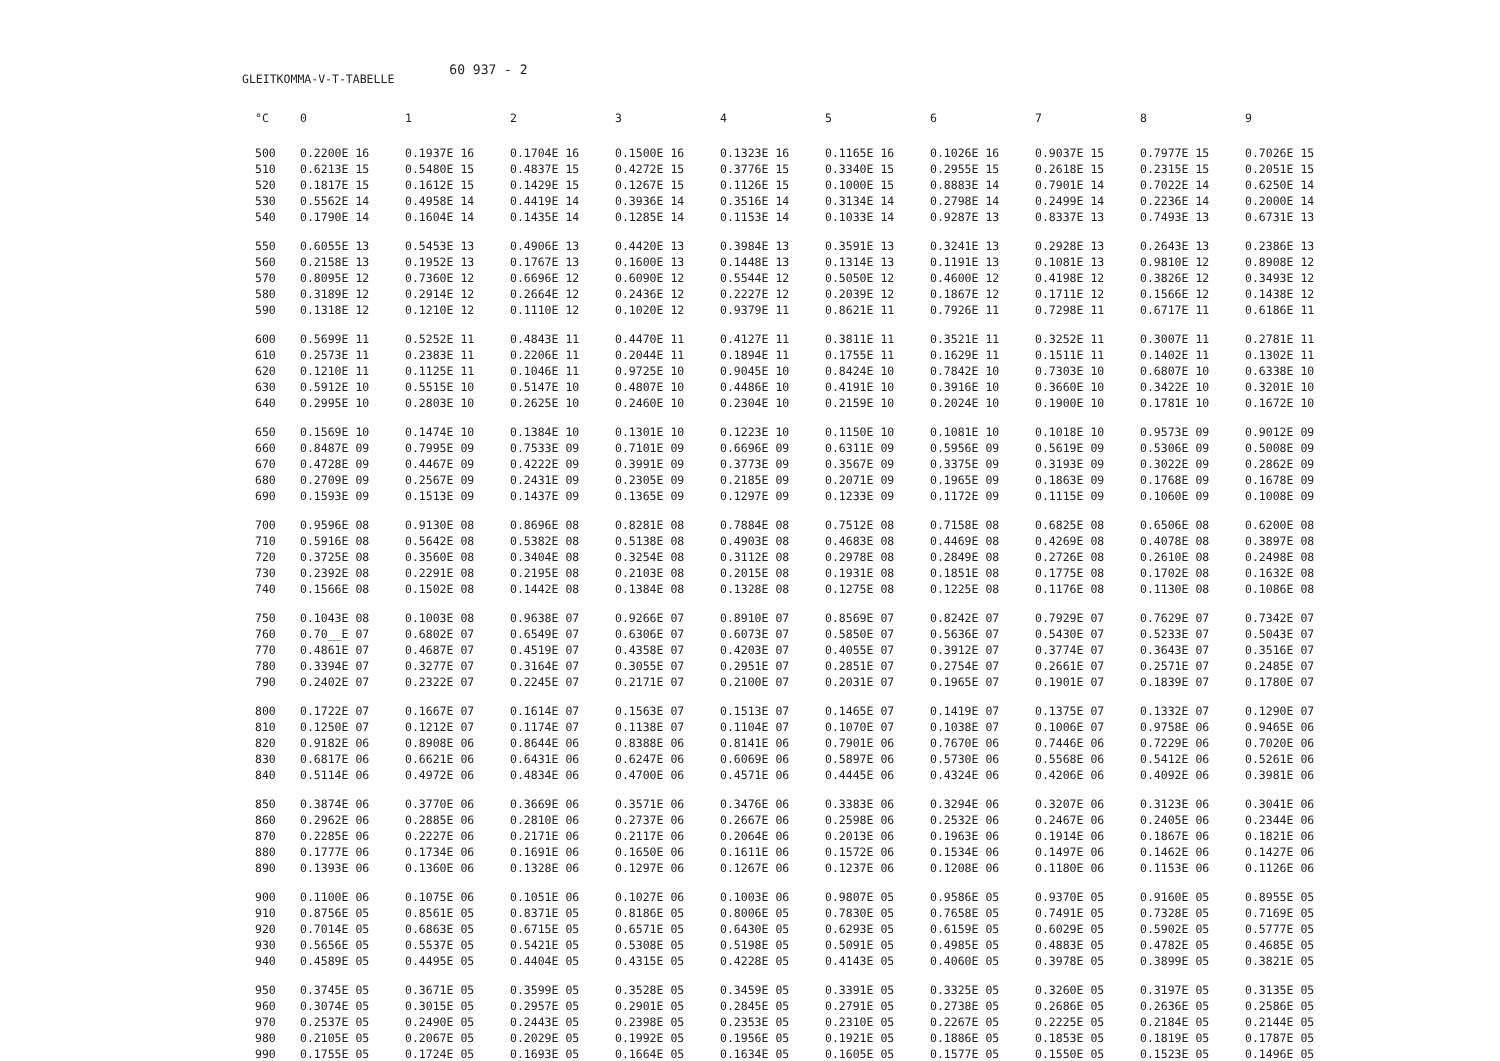GLEITKOMMA-V-T-TABELLE
60 937 - 2
| °C | 0 | 1 | 2 | 3 | 4 | 5 | 6 | 7 | 8 | 9 |
| --- | --- | --- | --- | --- | --- | --- | --- | --- | --- | --- |
| 500 | 0.2200E 16 | 0.1937E 16 | 0.1704E 16 | 0.1500E 16 | 0.1323E 16 | 0.1165E 16 | 0.1026E 16 | 0.9037E 15 | 0.7977E 15 | 0.7026E 15 |
| 510 | 0.6213E 15 | 0.5480E 15 | 0.4837E 15 | 0.4272E 15 | 0.3776E 15 | 0.3340E 15 | 0.2955E 15 | 0.2618E 15 | 0.2315E 15 | 0.2051E 15 |
| 520 | 0.1817E 15 | 0.1612E 15 | 0.1429E 15 | 0.1267E 15 | 0.1126E 15 | 0.1000E 15 | 0.8883E 14 | 0.7901E 14 | 0.7022E 14 | 0.6250E 14 |
| 530 | 0.5562E 14 | 0.4958E 14 | 0.4419E 14 | 0.3936E 14 | 0.3516E 14 | 0.3134E 14 | 0.2798E 14 | 0.2499E 14 | 0.2236E 14 | 0.2000E 14 |
| 540 | 0.1790E 14 | 0.1604E 14 | 0.1435E 14 | 0.1285E 14 | 0.1153E 14 | 0.1033E 14 | 0.9287E 13 | 0.8337E 13 | 0.7493E 13 | 0.6731E 13 |
| 550 | 0.6055E 13 | 0.5453E 13 | 0.4906E 13 | 0.4420E 13 | 0.3984E 13 | 0.3591E 13 | 0.3241E 13 | 0.2928E 13 | 0.2643E 13 | 0.2386E 13 |
| 560 | 0.2158E 13 | 0.1952E 13 | 0.1767E 13 | 0.1600E 13 | 0.1448E 13 | 0.1314E 13 | 0.1191E 13 | 0.1081E 13 | 0.9810E 12 | 0.8908E 12 |
| 570 | 0.8095E 12 | 0.7360E 12 | 0.6696E 12 | 0.6090E 12 | 0.5544E 12 | 0.5050E 12 | 0.4600E 12 | 0.4198E 12 | 0.3826E 12 | 0.3493E 12 |
| 580 | 0.3189E 12 | 0.2914E 12 | 0.2664E 12 | 0.2436E 12 | 0.2227E 12 | 0.2039E 12 | 0.1867E 12 | 0.1711E 12 | 0.1566E 12 | 0.1438E 12 |
| 590 | 0.1318E 12 | 0.1210E 12 | 0.1110E 12 | 0.1020E 12 | 0.9379E 11 | 0.8621E 11 | 0.7926E 11 | 0.7298E 11 | 0.6717E 11 | 0.6186E 11 |
| 600 | 0.5699E 11 | 0.5252E 11 | 0.4843E 11 | 0.4470E 11 | 0.4127E 11 | 0.3811E 11 | 0.3521E 11 | 0.3252E 11 | 0.3007E 11 | 0.2781E 11 |
| 610 | 0.2573E 11 | 0.2383E 11 | 0.2206E 11 | 0.2044E 11 | 0.1894E 11 | 0.1755E 11 | 0.1629E 11 | 0.1511E 11 | 0.1402E 11 | 0.1302E 11 |
| 620 | 0.1210E 11 | 0.1125E 11 | 0.1046E 11 | 0.9725E 10 | 0.9045E 10 | 0.8424E 10 | 0.7842E 10 | 0.7303E 10 | 0.6807E 10 | 0.6338E 10 |
| 630 | 0.5912E 10 | 0.5515E 10 | 0.5147E 10 | 0.4807E 10 | 0.4486E 10 | 0.4191E 10 | 0.3916E 10 | 0.3660E 10 | 0.3422E 10 | 0.3201E 10 |
| 640 | 0.2995E 10 | 0.2803E 10 | 0.2625E 10 | 0.2460E 10 | 0.2304E 10 | 0.2159E 10 | 0.2024E 10 | 0.1900E 10 | 0.1781E 10 | 0.1672E 10 |
| 650 | 0.1569E 10 | 0.1474E 10 | 0.1384E 10 | 0.1301E 10 | 0.1223E 10 | 0.1150E 10 | 0.1081E 10 | 0.1018E 10 | 0.9573E 09 | 0.9012E 09 |
| 660 | 0.8487E 09 | 0.7995E 09 | 0.7533E 09 | 0.7101E 09 | 0.6696E 09 | 0.6311E 09 | 0.5956E 09 | 0.5619E 09 | 0.5306E 09 | 0.5008E 09 |
| 670 | 0.4728E 09 | 0.4467E 09 | 0.4222E 09 | 0.3991E 09 | 0.3773E 09 | 0.3567E 09 | 0.3375E 09 | 0.3193E 09 | 0.3022E 09 | 0.2862E 09 |
| 680 | 0.2709E 09 | 0.2567E 09 | 0.2431E 09 | 0.2305E 09 | 0.2185E 09 | 0.2071E 09 | 0.1965E 09 | 0.1863E 09 | 0.1768E 09 | 0.1678E 09 |
| 690 | 0.1593E 09 | 0.1513E 09 | 0.1437E 09 | 0.1365E 09 | 0.1297E 09 | 0.1233E 09 | 0.1172E 09 | 0.1115E 09 | 0.1060E 09 | 0.1008E 09 |
| 700 | 0.9596E 08 | 0.9130E 08 | 0.8696E 08 | 0.8281E 08 | 0.7884E 08 | 0.7512E 08 | 0.7158E 08 | 0.6825E 08 | 0.6506E 08 | 0.6200E 08 |
| 710 | 0.5916E 08 | 0.5642E 08 | 0.5382E 08 | 0.5138E 08 | 0.4903E 08 | 0.4683E 08 | 0.4469E 08 | 0.4269E 08 | 0.4078E 08 | 0.3897E 08 |
| 720 | 0.3725E 08 | 0.3560E 08 | 0.3404E 08 | 0.3254E 08 | 0.3112E 08 | 0.2978E 08 | 0.2849E 08 | 0.2726E 08 | 0.2610E 08 | 0.2498E 08 |
| 730 | 0.2392E 08 | 0.2291E 08 | 0.2195E 08 | 0.2103E 08 | 0.2015E 08 | 0.1931E 08 | 0.1851E 08 | 0.1775E 08 | 0.1702E 08 | 0.1632E 08 |
| 740 | 0.1566E 08 | 0.1502E 08 | 0.1442E 08 | 0.1384E 08 | 0.1328E 08 | 0.1275E 08 | 0.1225E 08 | 0.1176E 08 | 0.1130E 08 | 0.1086E 08 |
| 750 | 0.1043E 08 | 0.1003E 08 | 0.9638E 07 | 0.9266E 07 | 0.8910E 07 | 0.8569E 07 | 0.8242E 07 | 0.7929E 07 | 0.7629E 07 | 0.7342E 07 |
| 760 | 0.70__E 07 | 0.6802E 07 | 0.6549E 07 | 0.6306E 07 | 0.6073E 07 | 0.5850E 07 | 0.5636E 07 | 0.5430E 07 | 0.5233E 07 | 0.5043E 07 |
| 770 | 0.4861E 07 | 0.4687E 07 | 0.4519E 07 | 0.4358E 07 | 0.4203E 07 | 0.4055E 07 | 0.3912E 07 | 0.3774E 07 | 0.3643E 07 | 0.3516E 07 |
| 780 | 0.3394E 07 | 0.3277E 07 | 0.3164E 07 | 0.3055E 07 | 0.2951E 07 | 0.2851E 07 | 0.2754E 07 | 0.2661E 07 | 0.2571E 07 | 0.2485E 07 |
| 790 | 0.2402E 07 | 0.2322E 07 | 0.2245E 07 | 0.2171E 07 | 0.2100E 07 | 0.2031E 07 | 0.1965E 07 | 0.1901E 07 | 0.1839E 07 | 0.1780E 07 |
| 800 | 0.1722E 07 | 0.1667E 07 | 0.1614E 07 | 0.1563E 07 | 0.1513E 07 | 0.1465E 07 | 0.1419E 07 | 0.1375E 07 | 0.1332E 07 | 0.1290E 07 |
| 810 | 0.1250E 07 | 0.1212E 07 | 0.1174E 07 | 0.1138E 07 | 0.1104E 07 | 0.1070E 07 | 0.1038E 07 | 0.1006E 07 | 0.9758E 06 | 0.9465E 06 |
| 820 | 0.9182E 06 | 0.8908E 06 | 0.8644E 06 | 0.8388E 06 | 0.8141E 06 | 0.7901E 06 | 0.7670E 06 | 0.7446E 06 | 0.7229E 06 | 0.7020E 06 |
| 830 | 0.6817E 06 | 0.6621E 06 | 0.6431E 06 | 0.6247E 06 | 0.6069E 06 | 0.5897E 06 | 0.5730E 06 | 0.5568E 06 | 0.5412E 06 | 0.5261E 06 |
| 840 | 0.5114E 06 | 0.4972E 06 | 0.4834E 06 | 0.4700E 06 | 0.4571E 06 | 0.4445E 06 | 0.4324E 06 | 0.4206E 06 | 0.4092E 06 | 0.3981E 06 |
| 850 | 0.3874E 06 | 0.3770E 06 | 0.3669E 06 | 0.3571E 06 | 0.3476E 06 | 0.3383E 06 | 0.3294E 06 | 0.3207E 06 | 0.3123E 06 | 0.3041E 06 |
| 860 | 0.2962E 06 | 0.2885E 06 | 0.2810E 06 | 0.2737E 06 | 0.2667E 06 | 0.2598E 06 | 0.2532E 06 | 0.2467E 06 | 0.2405E 06 | 0.2344E 06 |
| 870 | 0.2285E 06 | 0.2227E 06 | 0.2171E 06 | 0.2117E 06 | 0.2064E 06 | 0.2013E 06 | 0.1963E 06 | 0.1914E 06 | 0.1867E 06 | 0.1821E 06 |
| 880 | 0.1777E 06 | 0.1734E 06 | 0.1691E 06 | 0.1650E 06 | 0.1611E 06 | 0.1572E 06 | 0.1534E 06 | 0.1497E 06 | 0.1462E 06 | 0.1427E 06 |
| 890 | 0.1393E 06 | 0.1360E 06 | 0.1328E 06 | 0.1297E 06 | 0.1267E 06 | 0.1237E 06 | 0.1208E 06 | 0.1180E 06 | 0.1153E 06 | 0.1126E 06 |
| 900 | 0.1100E 06 | 0.1075E 06 | 0.1051E 06 | 0.1027E 06 | 0.1003E 06 | 0.9807E 05 | 0.9586E 05 | 0.9370E 05 | 0.9160E 05 | 0.8955E 05 |
| 910 | 0.8756E 05 | 0.8561E 05 | 0.8371E 05 | 0.8186E 05 | 0.8006E 05 | 0.7830E 05 | 0.7658E 05 | 0.7491E 05 | 0.7328E 05 | 0.7169E 05 |
| 920 | 0.7014E 05 | 0.6863E 05 | 0.6715E 05 | 0.6571E 05 | 0.6430E 05 | 0.6293E 05 | 0.6159E 05 | 0.6029E 05 | 0.5902E 05 | 0.5777E 05 |
| 930 | 0.5656E 05 | 0.5537E 05 | 0.5421E 05 | 0.5308E 05 | 0.5198E 05 | 0.5091E 05 | 0.4985E 05 | 0.4883E 05 | 0.4782E 05 | 0.4685E 05 |
| 940 | 0.4589E 05 | 0.4495E 05 | 0.4404E 05 | 0.4315E 05 | 0.4228E 05 | 0.4143E 05 | 0.4060E 05 | 0.3978E 05 | 0.3899E 05 | 0.3821E 05 |
| 950 | 0.3745E 05 | 0.3671E 05 | 0.3599E 05 | 0.3528E 05 | 0.3459E 05 | 0.3391E 05 | 0.3325E 05 | 0.3260E 05 | 0.3197E 05 | 0.3135E 05 |
| 960 | 0.3074E 05 | 0.3015E 05 | 0.2957E 05 | 0.2901E 05 | 0.2845E 05 | 0.2791E 05 | 0.2738E 05 | 0.2686E 05 | 0.2636E 05 | 0.2586E 05 |
| 970 | 0.2537E 05 | 0.2490E 05 | 0.2443E 05 | 0.2398E 05 | 0.2353E 05 | 0.2310E 05 | 0.2267E 05 | 0.2225E 05 | 0.2184E 05 | 0.2144E 05 |
| 980 | 0.2105E 05 | 0.2067E 05 | 0.2029E 05 | 0.1992E 05 | 0.1956E 05 | 0.1921E 05 | 0.1886E 05 | 0.1853E 05 | 0.1819E 05 | 0.1787E 05 |
| 990 | 0.1755E 05 | 0.1724E 05 | 0.1693E 05 | 0.1664E 05 | 0.1634E 05 | 0.1605E 05 | 0.1577E 05 | 0.1550E 05 | 0.1523E 05 | 0.1496E 05 |